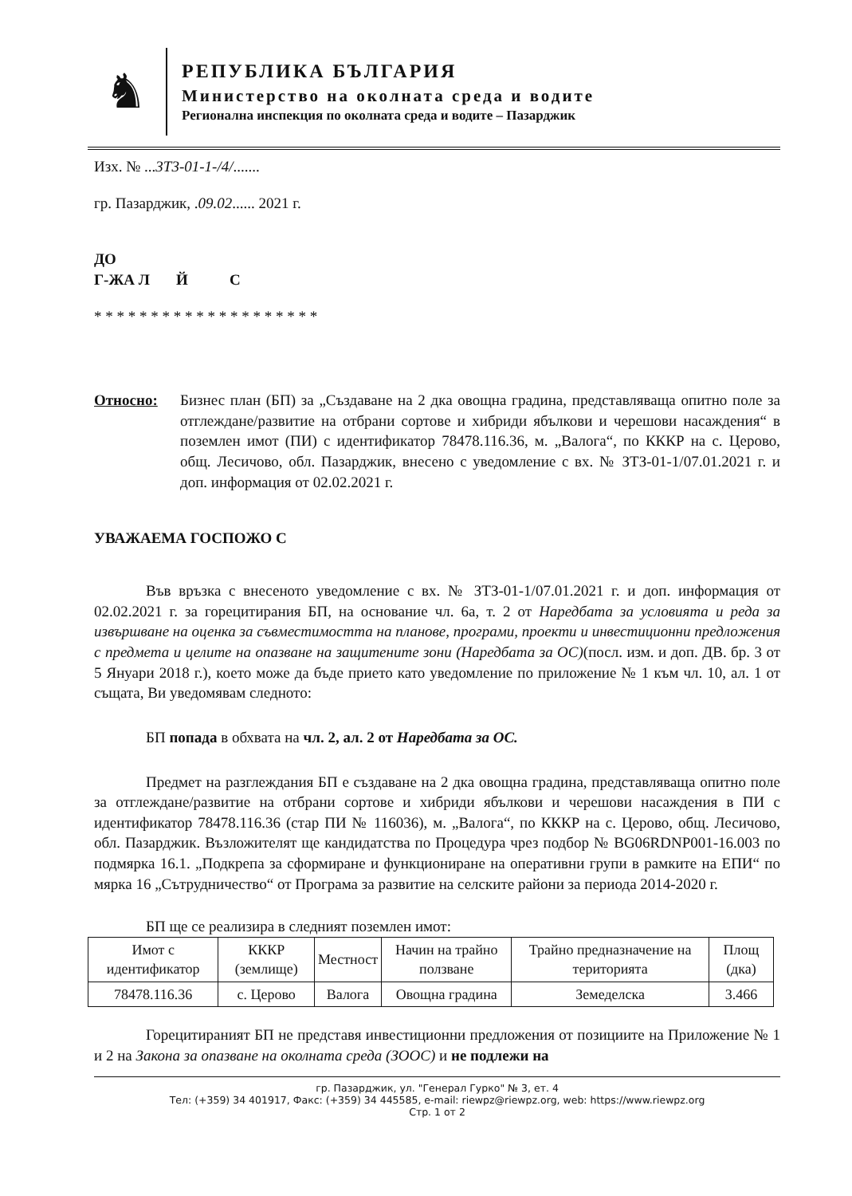♞
РЕПУБЛИКА БЪЛГАРИЯ
Министерство на околната среда и водите
Регионална инспекция по околната среда и водите – Пазарджик
Изх. № ...3Т3-01-1-/4/.......
гр. Пазарджик, .09.02...... 2021 г.
ДО
Г-ЖА Л Й С
* * * * * * * * * * * * * * * * * * * *
Относно: Бизнес план (БП) за „Създаване на 2 дка овощна градина, представляваща опитно поле за отглеждане/развитие на отбрани сортове и хибриди ябълкови и черешови насаждения“ в поземлен имот (ПИ) с идентификатор 78478.116.36, м. „Валога“, по КККР на с. Церово, общ. Лесичово, обл. Пазарджик, внесено с уведомление с вх. № ЗТЗ-01-1/07.01.2021 г. и доп. информация от 02.02.2021 г.
УВАЖАЕМА ГОСПОЖО С
Във връзка с внесеното уведомление с вх. № ЗТЗ-01-1/07.01.2021 г. и доп. информация от 02.02.2021 г. за горецитирания БП, на основание чл. 6а, т. 2 от Наредбата за условията и реда за извършване на оценка за съвместимостта на планове, програми, проекти и инвестиционни предложения с предмета и целите на опазване на защитените зони (Наредбата за ОС)(посл. изм. и доп. ДВ. бр. 3 от 5 Януари 2018 г.), което може да бъде прието като уведомление по приложение № 1 към чл. 10, ал. 1 от същата, Ви уведомявам следното:
БП попада в обхвата на чл. 2, ал. 2 от Наредбата за ОС.
Предмет на разглеждания БП е създаване на 2 дка овощна градина, представляваща опитно поле за отглеждане/развитие на отбрани сортове и хибриди ябълкови и черешови насаждения в ПИ с идентификатор 78478.116.36 (стар ПИ № 116036), м. „Валога“, по КККР на с. Церово, общ. Лесичово, обл. Пазарджик. Възложителят ще кандидатства по Процедура чрез подбор № BG06RDNP001-16.003 по подмярка 16.1. „Подкрепа за сформиране и функциониране на оперативни групи в рамките на ЕПИ“ по мярка 16 „Сътрудничество“ от Програма за развитие на селските райони за периода 2014-2020 г.
БП ще се реализира в следният поземлен имот:
| Имот с идентификатор | КККР (землище) | Местност | Начин на трайно ползване | Трайно предназначение на територията | Площ (дка) |
| --- | --- | --- | --- | --- | --- |
| 78478.116.36 | с. Церово | Валога | Овощна градина | Земеделска | 3.466 |
Горецитираният БП не представя инвестиционни предложения от позициите на Приложение № 1 и 2 на Закона за опазване на околната среда (ЗООС) и не подлежи на
гр. Пазарджик, ул. "Генерал Гурко" № 3, ет. 4
Тел: (+359) 34 401917, Факс: (+359) 34 445585, e-mail: riewpz@riewpz.org, web: https://www.riewpz.org
Стр. 1 от 2